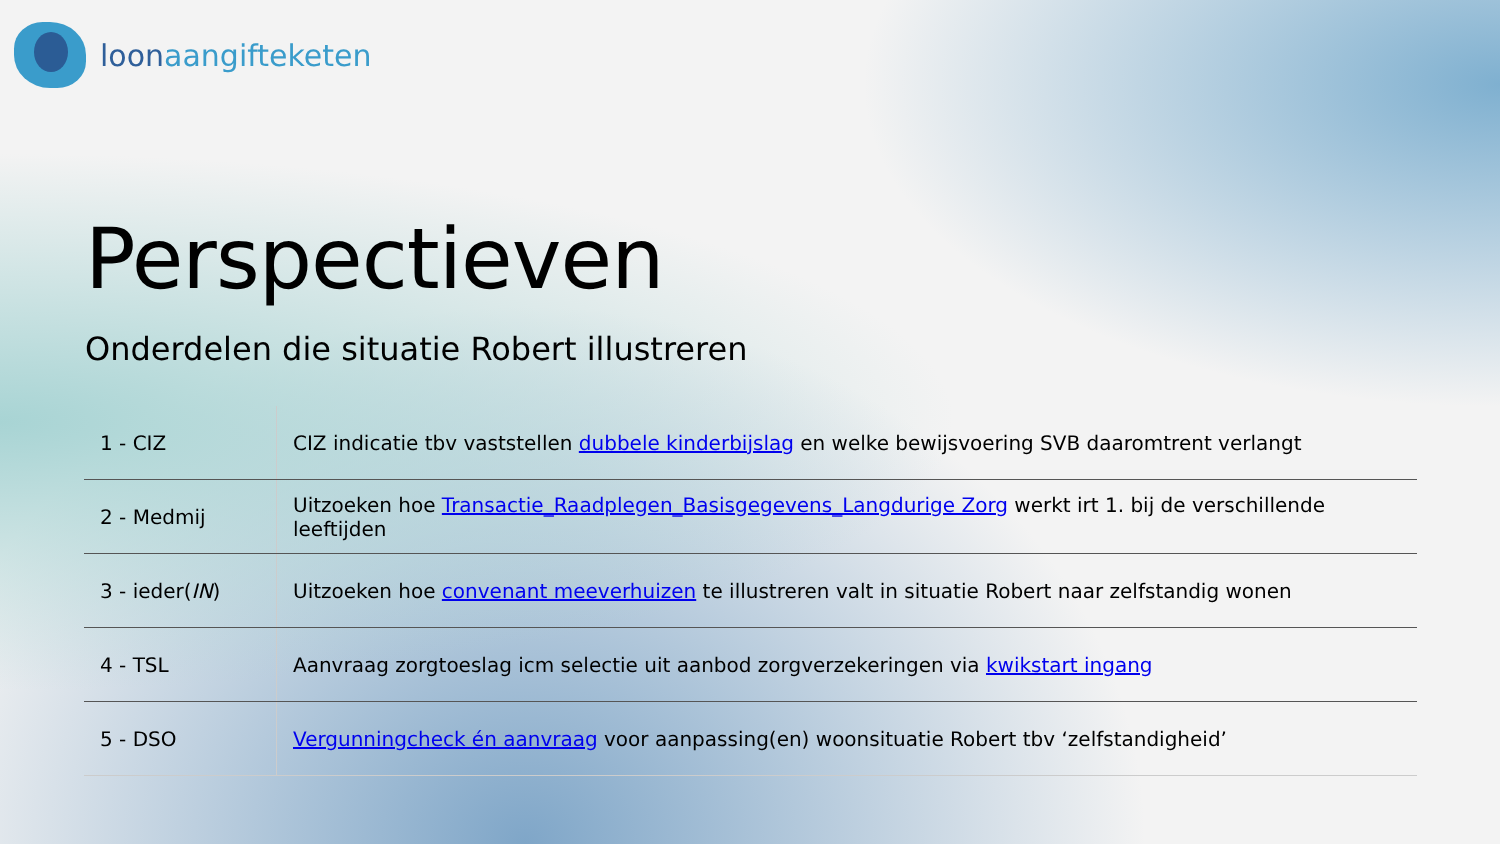loonaangifteketen
Perspectieven
Onderdelen die situatie Robert illustreren
| 1 - CIZ | CIZ indicatie tbv vaststellen dubbele kinderbijslag en welke bewijsvoering SVB daaromtrent verlangt |
| 2 - Medmij | Uitzoeken hoe Transactie_Raadplegen_Basisgegevens_Langdurige Zorg werkt irt 1. bij de verschillende leeftijden |
| 3 - ieder( IN ) | Uitzoeken hoe convenant meeverhuizen te illustreren valt in situatie Robert naar zelfstandig wonen |
| 4 - TSL | Aanvraag zorgtoeslag icm selectie uit aanbod zorgverzekeringen via kwikstart ingang |
| 5 - DSO | Vergunningcheck én aanvraag voor aanpassing(en) woonsituatie Robert tbv ‘zelfstandigheid’ |